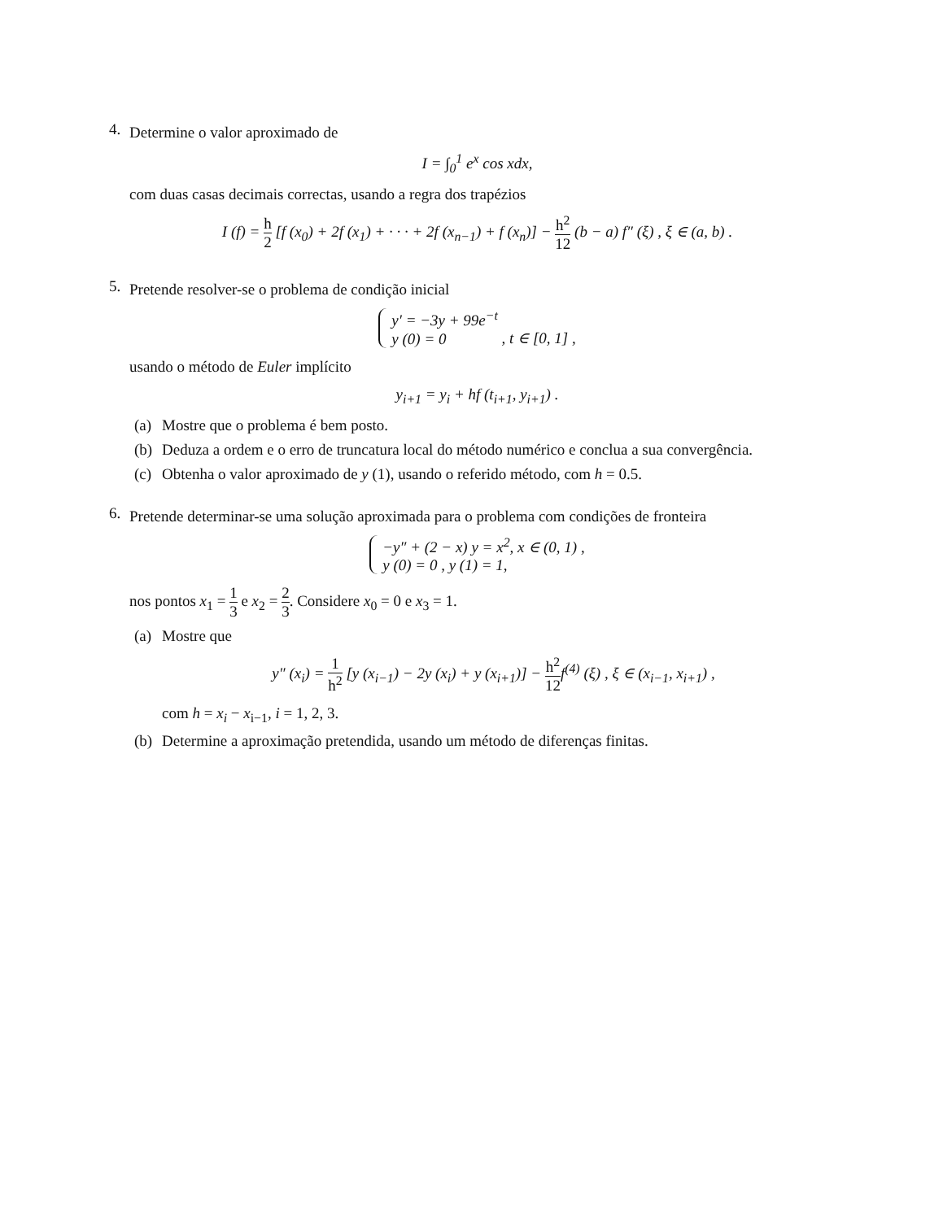4.
Determine o valor aproximado de
I = ∫<sub>0</sub><sup>1</sup> e<sup>x</sup> cos xdx,
com duas casas decimais correctas, usando a regra dos trapézios
I (f) = h 2 [f (x<sub>0</sub>) + 2f (x<sub>1</sub>) + · · · + 2f (x<sub>n−1</sub>) + f (x<sub>n</sub>)] − h<sup>2</sup> 12 (b − a) f″ (ξ) , ξ ∈ (a, b) .
5.
Pretende resolver-se o problema de condição inicial
y′ = −3y + 99e<sup>−t</sup>
y (0) = 0 , t ∈ [0, 1] ,
usando o método de Euler implícito
y<sub>i+1</sub> = y<sub>i</sub> + hf (t<sub>i+1</sub>, y<sub>i+1</sub>) .
(a)
Mostre que o problema é bem posto.
(b)
Deduza a ordem e o erro de truncatura local do método numérico e conclua a sua convergência.
(c)
Obtenha o valor aproximado de y (1), usando o referido método, com h = 0.5.
6.
Pretende determinar-se uma solução aproximada para o problema com condições de fronteira
−y″ + (2 − x) y = x<sup>2</sup>, x ∈ (0, 1) ,
y (0) = 0 , y (1) = 1,
nos pontos x<sub>1</sub> = 1 3 e x<sub>2</sub> = 2 3. Considere x<sub>0</sub> = 0 e x<sub>3</sub> = 1.
(a)
Mostre que
y″ (x<sub>i</sub>) = 1 h<sup>2</sup> [y (x<sub>i−1</sub>) − 2y (x<sub>i</sub>) + y (x<sub>i+1</sub>)] − h<sup>2</sup> 12f<sup>(4)</sup> (ξ) , ξ ∈ (x<sub>i−1</sub>, x<sub>i+1</sub>) ,
com h = x<sub>i</sub> − x<sub>i−1</sub>, i = 1, 2, 3.
(b)
Determine a aproximação pretendida, usando um método de diferenças finitas.